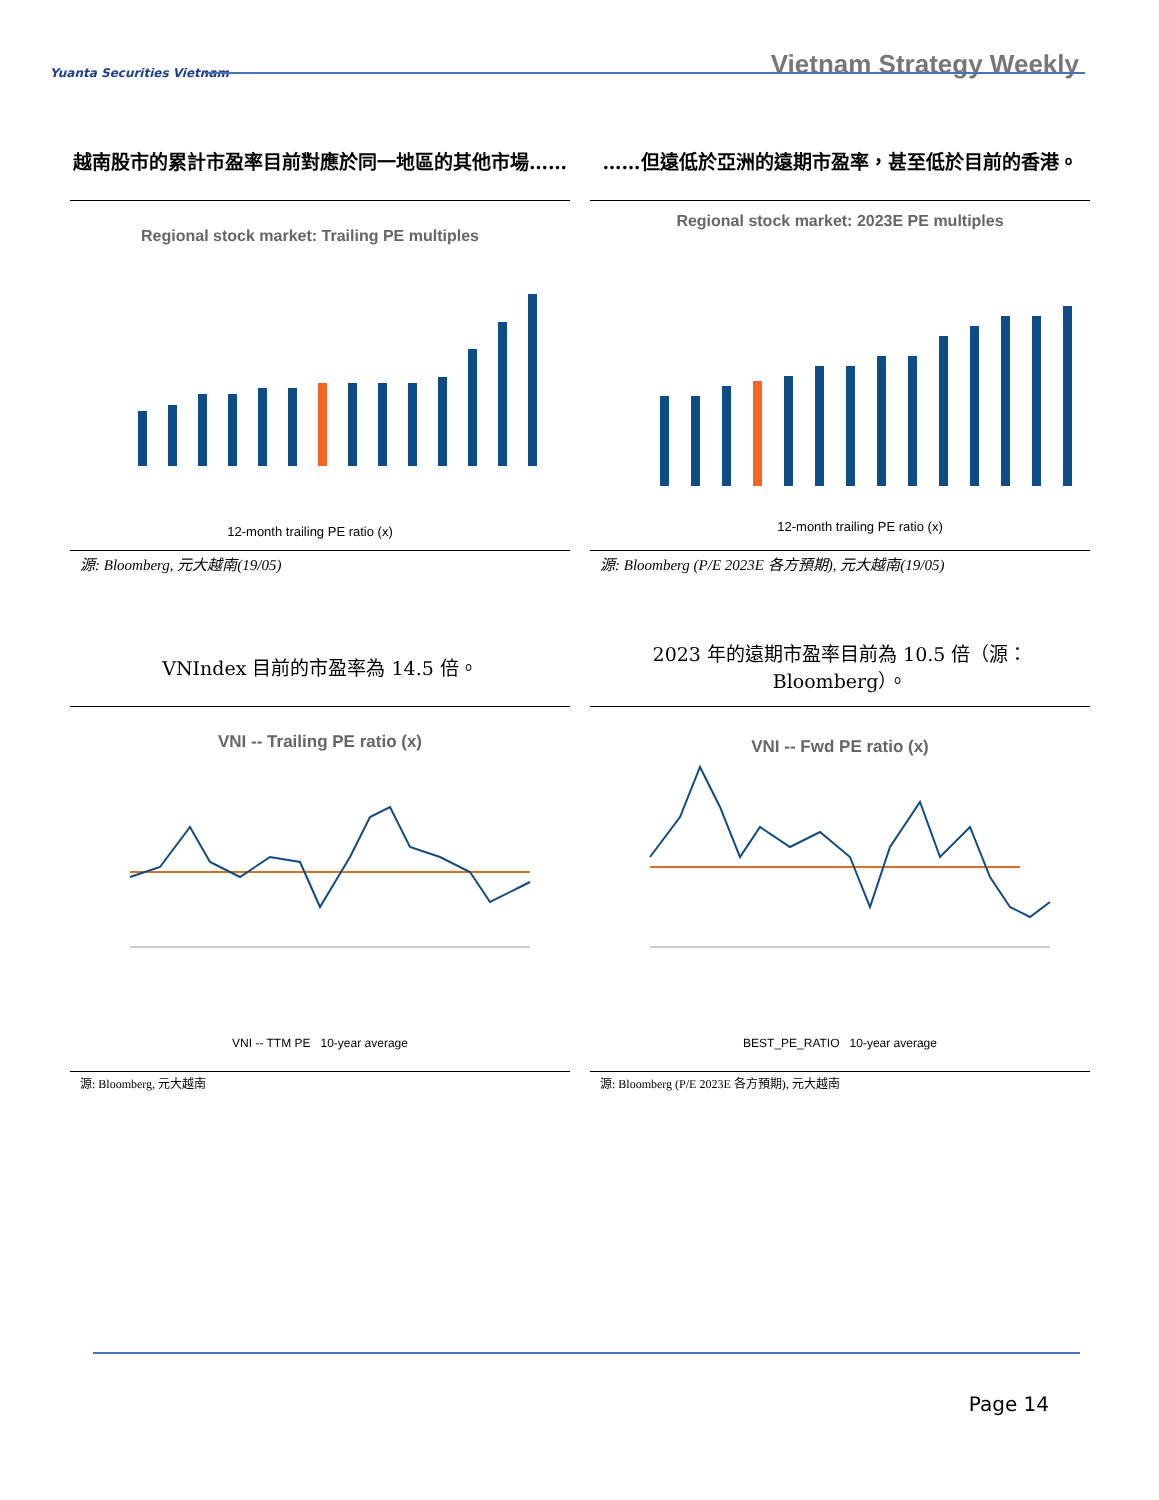Yuanta Securities Vietnam
Vietnam Strategy Weekly
越南股市的累計市盈率目前對應於同一地區的其他市場……
Regional stock market: Trailing PE multiples
12-month trailing PE ratio (x)
源: Bloomberg, 元大越南(19/05)
……但遠低於亞洲的遠期市盈率，甚至低於目前的香港。
Regional stock market: 2023E PE multiples
12-month trailing PE ratio (x)
源: Bloomberg (P/E 2023E 各方預期), 元大越南(19/05)
VNIndex 目前的市盈率為 14.5 倍。
VNI -- Trailing PE ratio (x)
VNI -- TTM PE 10-year average
源: Bloomberg, 元大越南
2023 年的遠期市盈率目前為 10.5 倍（源：Bloomberg）。
VNI -- Fwd PE ratio (x)
BEST_PE_RATIO 10-year average
源: Bloomberg (P/E 2023E 各方預期), 元大越南
Page 14